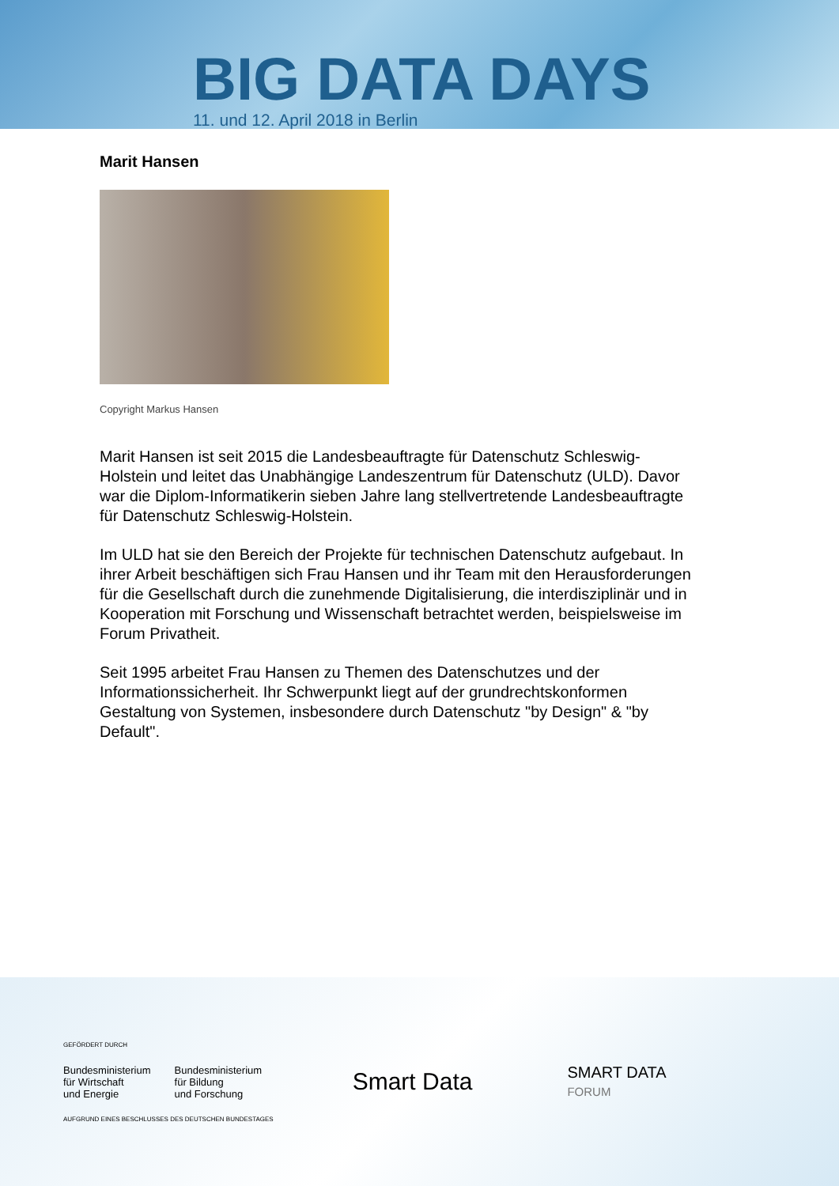BIG DATA DAYS
11. und 12. April 2018 in Berlin
Marit Hansen
Copyright Markus Hansen
Marit Hansen ist seit 2015 die Landesbeauftragte für Datenschutz Schleswig-Holstein und leitet das Unabhängige Landeszentrum für Datenschutz (ULD). Davor war die Diplom-Informatikerin sieben Jahre lang stellvertretende Landesbeauftragte für Datenschutz Schleswig-Holstein.
Im ULD hat sie den Bereich der Projekte für technischen Datenschutz aufgebaut. In ihrer Arbeit beschäftigen sich Frau Hansen und ihr Team mit den Herausforderungen für die Gesellschaft durch die zunehmende Digitalisierung, die interdisziplinär und in Kooperation mit Forschung und Wissenschaft betrachtet werden, beispielsweise im Forum Privatheit.
Seit 1995 arbeitet Frau Hansen zu Themen des Datenschutzes und der Informationssicherheit. Ihr Schwerpunkt liegt auf der grundrechtskonformen Gestaltung von Systemen, insbesondere durch Datenschutz "by Design" & "by Default".
GEFÖRDERT DURCH
Bundesministerium
für Wirtschaft
und Energie
Bundesministerium
für Bildung
und Forschung
AUFGRUND EINES BESCHLUSSES DES DEUTSCHEN BUNDESTAGES
Smart Data
SMART DATA
FORUM